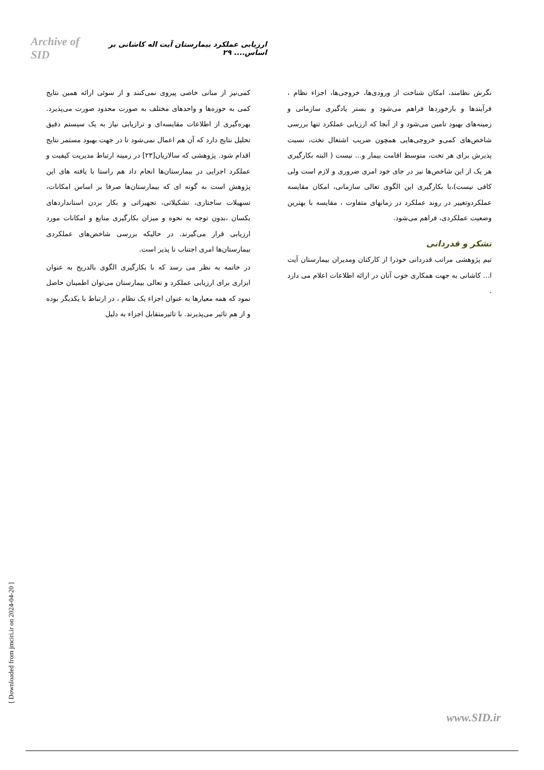Archive of SID ارزیابی عملکرد بیمارستان آیت اله کاشانی بر اساس.... ۲۹
کمی‌نیز از مبانی خاصی پیروی نمی‌کنند و از سوئی ارائه همین نتایج کمی به حوزه‌ها و واحدهای مختلف به صورت محدود صورت می‌پذیرد. بهره‌گیری از اطلاعات مقایسه‌ای و ترازیابی نیاز به یک سیستم دقیق تحلیل نتایج دارد که آن هم اعمال نمی‌شود تا در جهت بهبود مستمر نتایج اقدام شود. پژوهشی که سالاریان[۲۳] در زمینه ارتباط مدیریت کیفیت و عملکرد اجرایی در بیمارستان‌ها انجام داد هم راستا با یافته های این پژوهش است به گونه ای که بیمارستان‌ها صرفا بر اساس امکانات، تسهیلات ساختاری، تشکیلاتی، تجهیزاتی و بکار بردن استانداردهای یکسان ،بدون توجه به نحوه و میزان بکارگیری منابع و امکانات مورد ارزیابی قرار می‌گیرند. در حالیکه بررسی شاخص‌های عملکردی بیمارستان‌ها امری اجتناب نا پذیر است.
در خاتمه به نظر می رسد که با بکارگیری الگوی بالدریج به عنوان ابزاری برای ارزیابی عملکرد و تعالی بیمارستان می‌توان اطمینان حاصل نمود که همه معیارها به عنوان اجزاء یک نظام ، در ارتباط با یکدیگر بوده و از هم تاثیر می‌پذیرند. با تاثیرمتقابل اجزاء به دلیل
نگرش نظامند، امکان شناخت از ورودی‌ها، خروجی‌ها، اجزاء نظام ، فرآیندها و بازخوردها فراهم می‌شود و بستر یادگیری سازمانی و زمینه‌های بهبود تامین می‌شود و از آنجا که ارزیابی عملکرد تنها بررسی شاخص‌های کمی‌و خروجی‌هایی همچون ضریب اشتغال تخت، نسبت پذیرش برای هر تخت، متوسط اقامت بیمار و... نیست ( البته بکارگیری هر یک از این شاخص‌ها نیز در جای خود امری ضروری و لازم است ولی کافی نیست)،با بکارگیری این الگوی تعالی سازمانی، امکان مقایسه عملکردوتغییر در روند عملکرد در زمانهای متفاوت ، مقایسه با بهترین وضعیت عملکردی، فراهم می‌شود.
تشکر و قدردانی
تیم پژوهشی مراتب قدردانی خودرا از کارکنان ومدیران بیمارستان آیت ا... کاشانی به جهت همکاری خوب آنان در ارائه اطلاعات اعلام می دارد .
[ Downloaded from jmciri.ir on 2024-04-20 ]
www.SID.ir